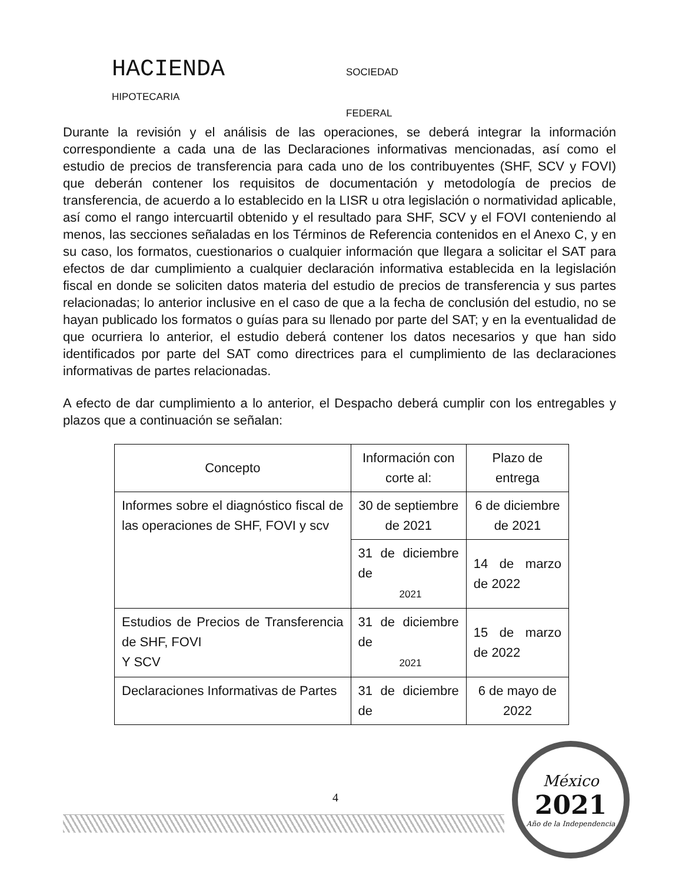HACIENDA SOCIEDAD
HIPOTECARIA
FEDERAL
Durante la revisión y el análisis de las operaciones, se deberá integrar la información correspondiente a cada una de las Declaraciones informativas mencionadas, así como el estudio de precios de transferencia para cada uno de los contribuyentes (SHF, SCV y FOVI) que deberán contener los requisitos de documentación y metodología de precios de transferencia, de acuerdo a lo establecido en la LISR u otra legislación o normatividad aplicable, así como el rango intercuartil obtenido y el resultado para SHF, SCV y el FOVI conteniendo al menos, las secciones señaladas en los Términos de Referencia contenidos en el Anexo C, y en su caso, los formatos, cuestionarios o cualquier información que llegara a solicitar el SAT para efectos de dar cumplimiento a cualquier declaración informativa establecida en la legislación fiscal en donde se soliciten datos materia del estudio de precios de transferencia y sus partes relacionadas; lo anterior inclusive en el caso de que a la fecha de conclusión del estudio, no se hayan publicado los formatos o guías para su llenado por parte del SAT; y en la eventualidad de que ocurriera lo anterior, el estudio deberá contener los datos necesarios y que han sido identificados por parte del SAT como directrices para el cumplimiento de las declaraciones informativas de partes relacionadas.
A efecto de dar cumplimiento a lo anterior, el Despacho deberá cumplir con los entregables y plazos que a continuación se señalan:
| Concepto | Información con corte al: | Plazo de entrega |
| --- | --- | --- |
| Informes sobre el diagnóstico fiscal de las operaciones de SHF, FOVI y scv | 30 de septiembre de 2021 | 6 de diciembre de 2021 |
| | 31 de diciembre de 2021 | 14 de marzo de 2022 |
| Estudios de Precios de Transferencia de SHF, FOVI Y SCV | 31 de diciembre de 2021 | 15 de marzo de 2022 |
| Declaraciones Informativas de Partes | 31 de diciembre de | 6 de mayo de 2022 |
4
México
2021
Año de la Independencia